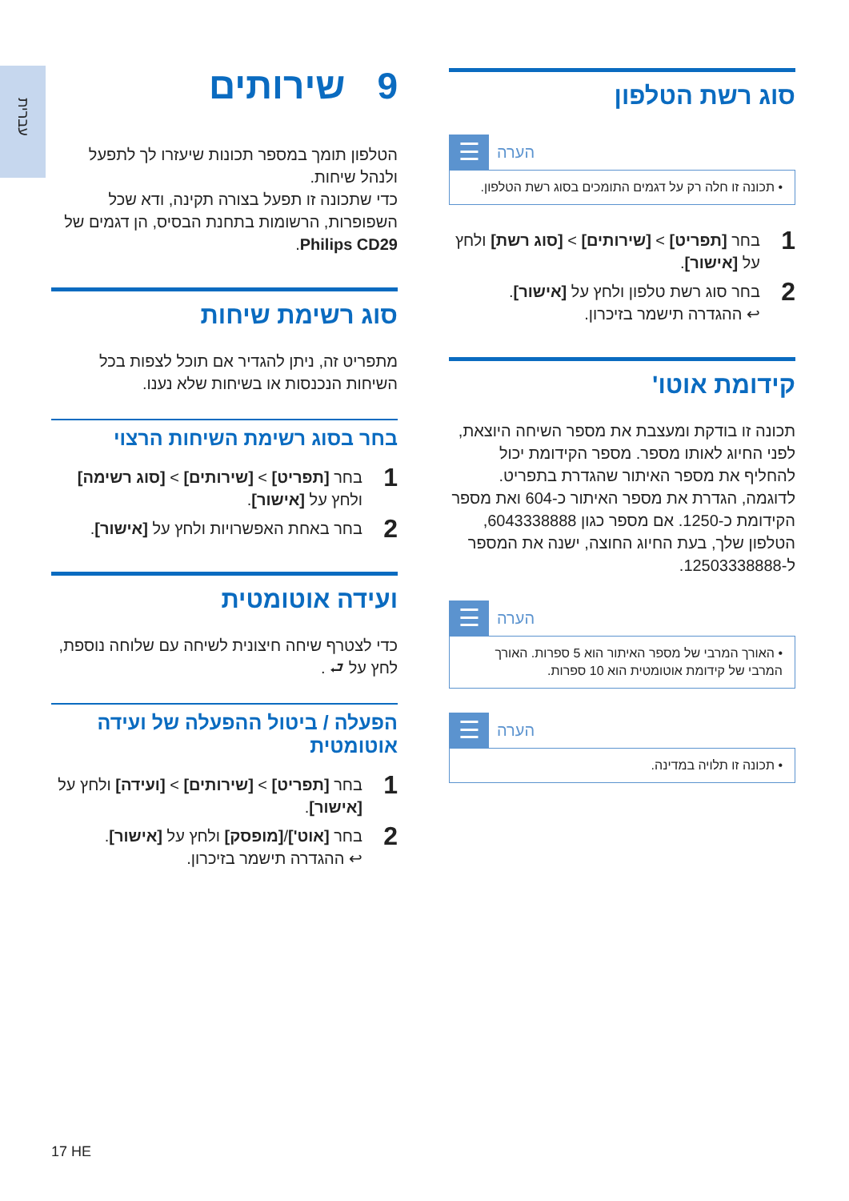עברית
9שירותים
הטלפון תומך במספר תכונות שיעזרו לך לתפעל ולנהל שיחות.
כדי שתכונה זו תפעל בצורה תקינה, ודא שכל השפופרות, הרשומות בתחנת הבסיס, הן דגמים של Philips CD29.
סוג רשימת שיחות
מתפריט זה, ניתן להגדיר אם תוכל לצפות בכל השיחות הנכנסות או בשיחות שלא נענו.
בחר בסוג רשימת השיחות הרצוי
1
בחר [תפריט] > [שירותים] > [סוג רשימה] ולחץ על [אישור].
2
בחר באחת האפשרויות ולחץ על [אישור].
ועידה אוטומטית
כדי לצטרף שיחה חיצונית לשיחה עם שלוחה נוספת, לחץ על ⮐ .
הפעלה / ביטול ההפעלה של ועידה אוטומטית
1
בחר [תפריט] > [שירותים] > [ועידה] ולחץ על [אישור].
2
בחר [אוט']/[מופסק] ולחץ על [אישור].
↩ ההגדרה תישמר בזיכרון.
סוג רשת הטלפון
☰
הערה
• תכונה זו חלה רק על דגמים התומכים בסוג רשת הטלפון.
1
בחר [תפריט] > [שירותים] > [סוג רשת] ולחץ על [אישור].
2
בחר סוג רשת טלפון ולחץ על [אישור].
↩ ההגדרה תישמר בזיכרון.
קידומת אוטו'
תכונה זו בודקת ומעצבת את מספר השיחה היוצאת, לפני החיוג לאותו מספר. מספר הקידומת יכול להחליף את מספר האיתור שהגדרת בתפריט. לדוגמה, הגדרת את מספר האיתור כ-604 ואת מספר הקידומת כ-1250. אם מספר כגון 6043338888, הטלפון שלך, בעת החיוג החוצה, ישנה את המספר ל-12503338888.
☰
הערה
• האורך המרבי של מספר האיתור הוא 5 ספרות. האורך המרבי של קידומת אוטומטית הוא 10 ספרות.
☰
הערה
• תכונה זו תלויה במדינה.
17 HE